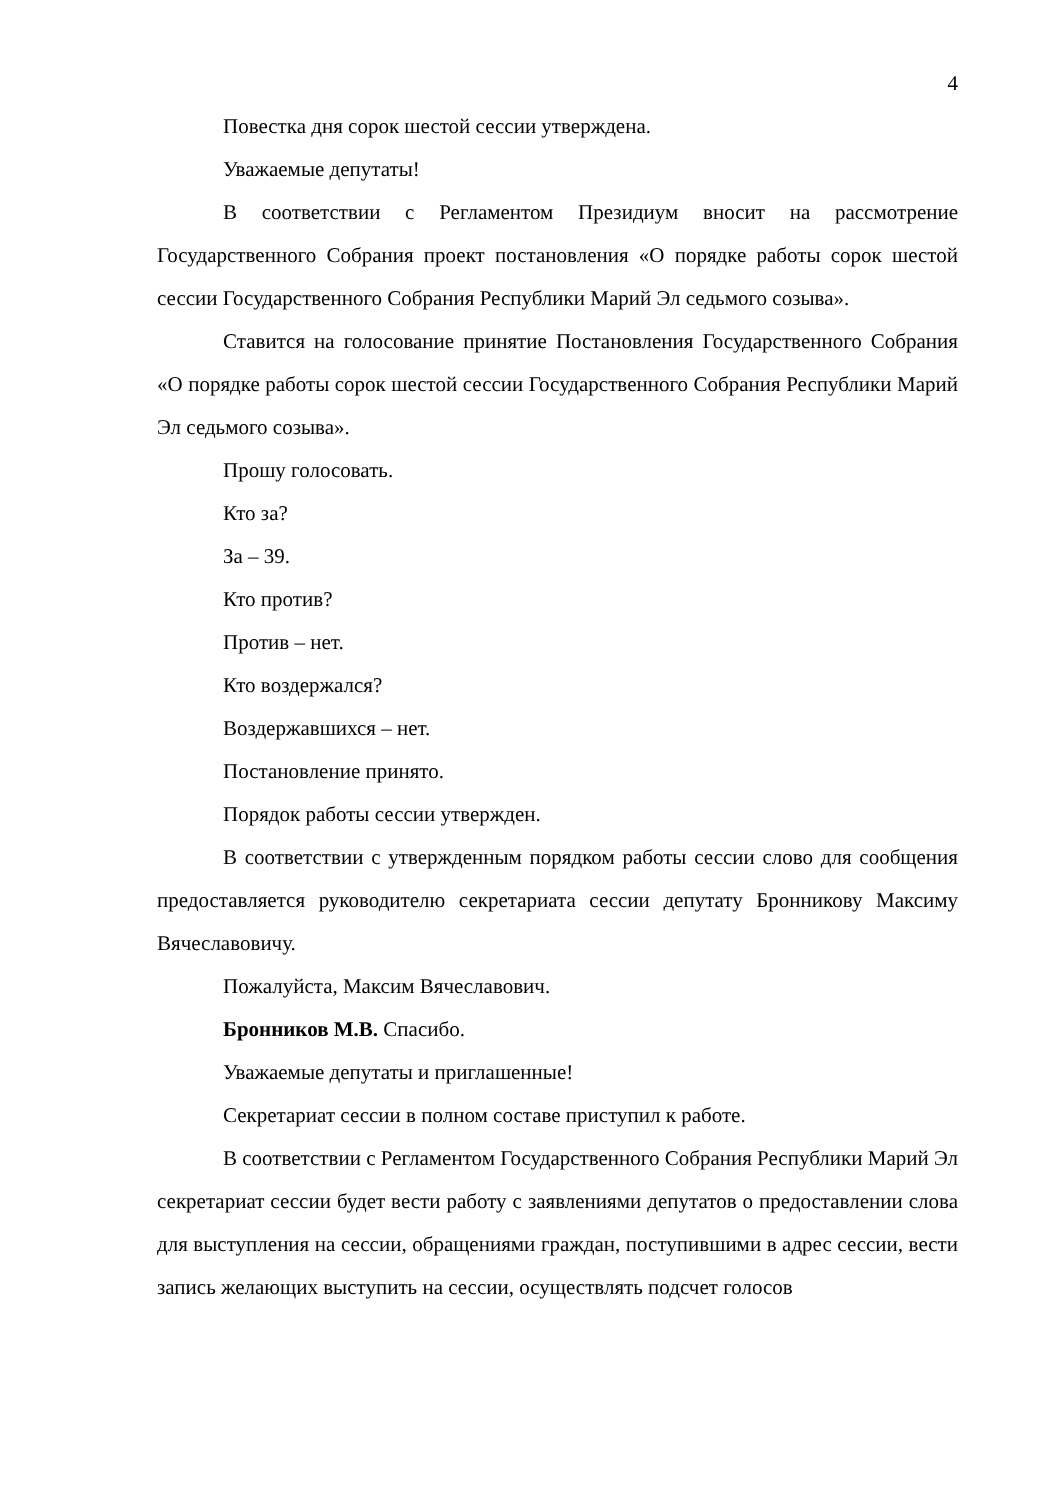4
Повестка дня сорок шестой сессии утверждена.
Уважаемые депутаты!
В соответствии с Регламентом Президиум вносит на рассмотрение Государственного Собрания проект постановления «О порядке работы сорок шестой сессии Государственного Собрания Республики Марий Эл седьмого созыва».
Ставится на голосование принятие Постановления Государственного Собрания «О порядке работы сорок шестой сессии Государственного Собрания Республики Марий Эл седьмого созыва».
Прошу голосовать.
Кто за?
За – 39.
Кто против?
Против – нет.
Кто воздержался?
Воздержавшихся – нет.
Постановление принято.
Порядок работы сессии утвержден.
В соответствии с утвержденным порядком работы сессии слово для сообщения предоставляется руководителю секретариата сессии депутату Бронникову Максиму Вячеславовичу.
Пожалуйста, Максим Вячеславович.
Бронников М.В. Спасибо.
Уважаемые депутаты и приглашенные!
Секретариат сессии в полном составе приступил к работе.
В соответствии с Регламентом Государственного Собрания Республики Марий Эл секретариат сессии будет вести работу с заявлениями депутатов о предоставлении слова для выступления на сессии, обращениями граждан, поступившими в адрес сессии, вести запись желающих выступить на сессии, осуществлять подсчет голосов